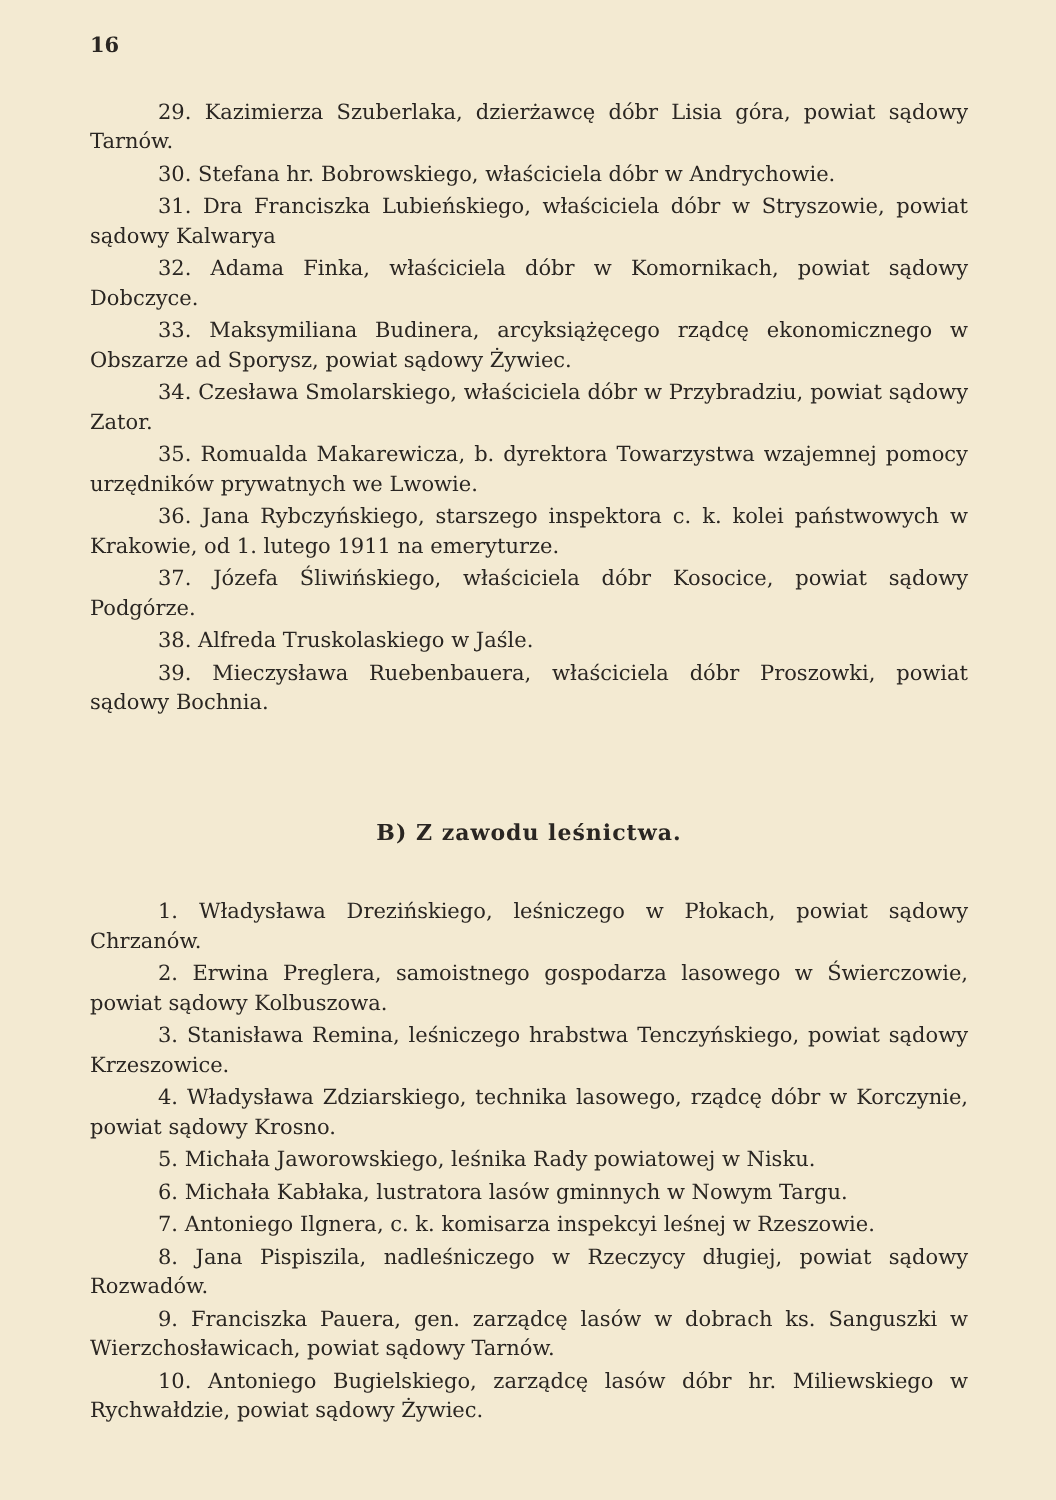16
29. Kazimierza Szuberlaka, dzierżawcę dóbr Lisia góra, powiat sądowy Tarnów.
30. Stefana hr. Bobrowskiego, właściciela dóbr w Andrychowie.
31. Dra Franciszka Lubieńskiego, właściciela dóbr w Stryszowie, powiat sądowy Kalwarya
32. Adama Finka, właściciela dóbr w Komornikach, powiat sądowy Dobczyce.
33. Maksymiliana Budinera, arcyksiążęcego rządcę ekonomicznego w Obszarze ad Sporysz, powiat sądowy Żywiec.
34. Czesława Smolarskiego, właściciela dóbr w Przybradziu, powiat sądowy Zator.
35. Romualda Makarewicza, b. dyrektora Towarzystwa wzajemnej pomocy urzędników prywatnych we Lwowie.
36. Jana Rybczyńskiego, starszego inspektora c. k. kolei państwowych w Krakowie, od 1. lutego 1911 na emeryturze.
37. Józefa Śliwińskiego, właściciela dóbr Kosocice, powiat sądowy Podgórze.
38. Alfreda Truskolaskiego w Jaśle.
39. Mieczysława Ruebenbauera, właściciela dóbr Proszowki, powiat sądowy Bochnia.
B) Z zawodu leśnictwa.
1. Władysława Drezińskiego, leśniczego w Płokach, powiat sądowy Chrzanów.
2. Erwina Preglera, samoistnego gospodarza lasowego w Świerczowie, powiat sądowy Kolbuszowa.
3. Stanisława Remina, leśniczego hrabstwa Tenczyńskiego, powiat sądowy Krzeszowice.
4. Władysława Zdziarskiego, technika lasowego, rządcę dóbr w Korczynie, powiat sądowy Krosno.
5. Michała Jaworowskiego, leśnika Rady powiatowej w Nisku.
6. Michała Kabłaka, lustratora lasów gminnych w Nowym Targu.
7. Antoniego Ilgnera, c. k. komisarza inspekcyi leśnej w Rzeszowie.
8. Jana Pispiszila, nadleśniczego w Rzeczycy długiej, powiat sądowy Rozwadów.
9. Franciszka Pauera, gen. zarządcę lasów w dobrach ks. Sanguszki w Wierzchosławicach, powiat sądowy Tarnów.
10. Antoniego Bugielskiego, zarządcę lasów dóbr hr. Miliewskiego w Rychwałdzie, powiat sądowy Żywiec.